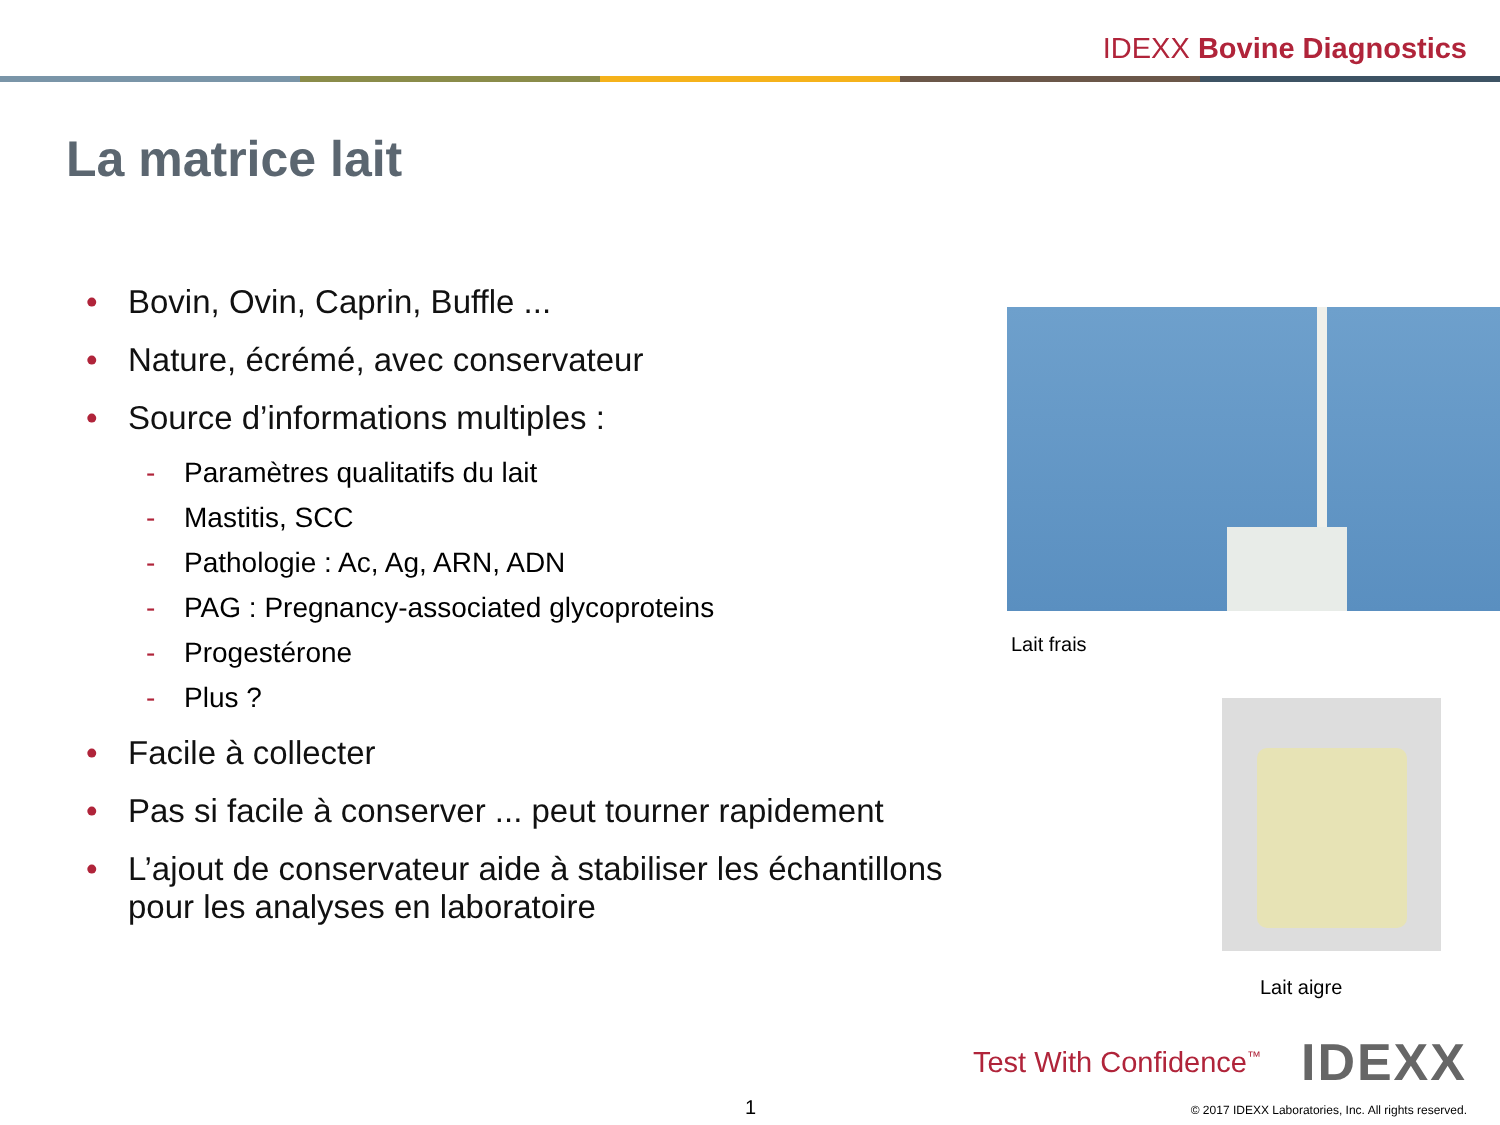IDEXX Bovine Diagnostics
La matrice lait
• Bovin, Ovin, Caprin, Buffle ...
• Nature, écrémé, avec conservateur
• Source d’informations multiples :
- Paramètres qualitatifs du lait
- Mastitis, SCC
- Pathologie : Ac, Ag, ARN, ADN
- PAG : Pregnancy-associated glycoproteins
- Progestérone
- Plus ?
• Facile à collecter
• Pas si facile à conserver ... peut tourner rapidement
• L’ajout de conservateur aide à stabiliser les échantillons pour les analyses en laboratoire
Lait frais
Lait aigre
Test With Confidence<sup>™</sup> IDEXX
1 © 2017 IDEXX Laboratories, Inc. All rights reserved.